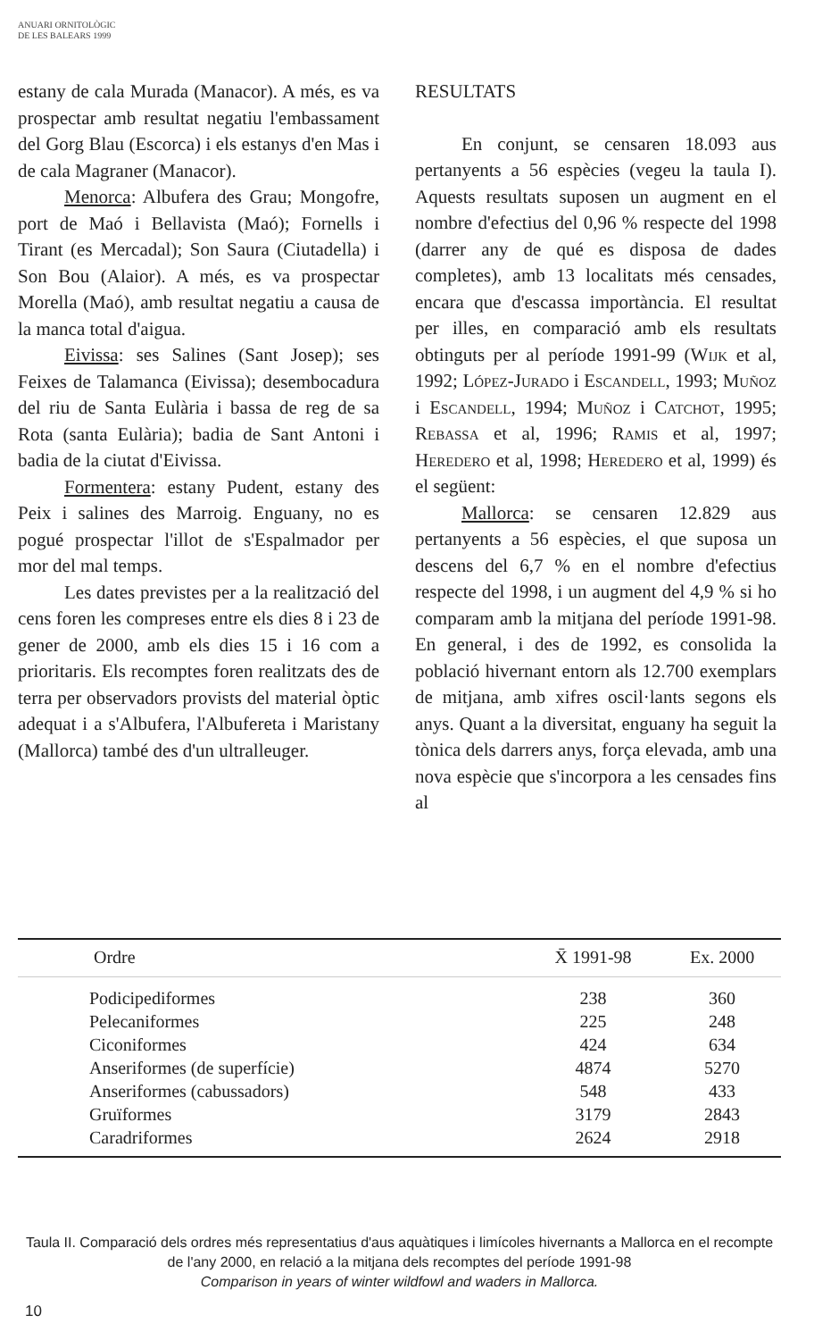ANUARI ORNITOLÒGIC
DE LES BALEARS 1999
estany de cala Murada (Manacor). A més, es va prospectar amb resultat negatiu l'embassament del Gorg Blau (Escorca) i els estanys d'en Mas i de cala Magraner (Manacor).
Menorca: Albufera des Grau; Mongofre, port de Maó i Bellavista (Maó); Fornells i Tirant (es Mercadal); Son Saura (Ciutadella) i Son Bou (Alaior). A més, es va prospectar Morella (Maó), amb resultat negatiu a causa de la manca total d'aigua.
Eivissa: ses Salines (Sant Josep); ses Feixes de Talamanca (Eivissa); desembocadura del riu de Santa Eulària i bassa de reg de sa Rota (santa Eulària); badia de Sant Antoni i badia de la ciutat d'Eivissa.
Formentera: estany Pudent, estany des Peix i salines des Marroig. Enguany, no es pogué prospectar l'illot de s'Espalmador per mor del mal temps.
Les dates previstes per a la realització del cens foren les compreses entre els dies 8 i 23 de gener de 2000, amb els dies 15 i 16 com a prioritaris. Els recomptes foren realitzats des de terra per observadors provists del material òptic adequat i a s'Albufera, l'Albufereta i Maristany (Mallorca) també des d'un ultralleuger.
RESULTATS
En conjunt, se censaren 18.093 aus pertanyents a 56 espècies (vegeu la taula I). Aquests resultats suposen un augment en el nombre d'efectius del 0,96 % respecte del 1998 (darrer any de qué es disposa de dades completes), amb 13 localitats més censades, encara que d'escassa importància. El resultat per illes, en comparació amb els resultats obtinguts per al període 1991-99 (Wijk et al, 1992; López-Jurado i Escandell, 1993; Muñoz i Escandell, 1994; Muñoz i Catchot, 1995; Rebassa et al, 1996; Ramis et al, 1997; Heredero et al, 1998; Heredero et al, 1999) és el següent:
Mallorca: se censaren 12.829 aus pertanyents a 56 espècies, el que suposa un descens del 6,7 % en el nombre d'efectius respecte del 1998, i un augment del 4,9 % si ho comparam amb la mitjana del període 1991-98. En general, i des de 1992, es consolida la població hivernant entorn als 12.700 exemplars de mitjana, amb xifres oscil·lants segons els anys. Quant a la diversitat, enguany ha seguit la tònica dels darrers anys, força elevada, amb una nova espècie que s'incorpora a les censades fins al
| Ordre | X̄ 1991-98 | Ex. 2000 |
| --- | --- | --- |
| Podicipediformes | 238 | 360 |
| Pelecaniformes | 225 | 248 |
| Ciconiformes | 424 | 634 |
| Anseriformes (de superfície) | 4874 | 5270 |
| Anseriformes (cabussadors) | 548 | 433 |
| Gruïformes | 3179 | 2843 |
| Caradriformes | 2624 | 2918 |
Taula II. Comparació dels ordres més representatius d'aus aquàtiques i limícoles hivernants a Mallorca en el recompte de l'any 2000, en relació a la mitjana dels recomptes del període 1991-98
Comparison in years of winter wildfowl and waders in Mallorca.
10